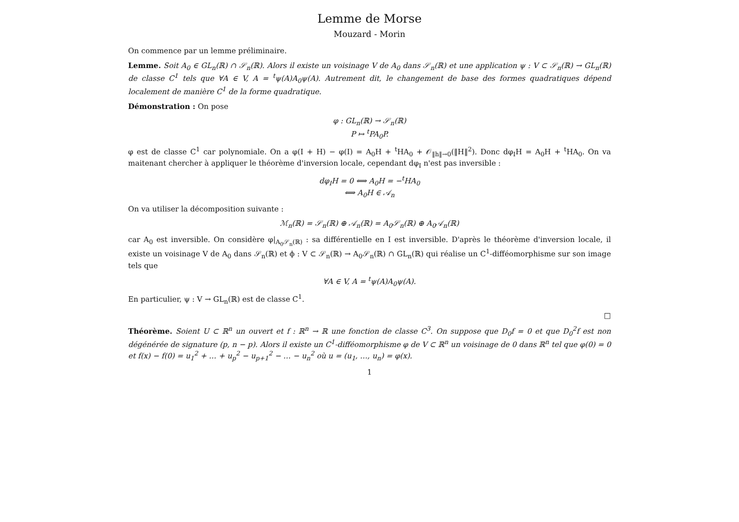Lemme de Morse
Mouzard - Morin
On commence par un lemme préliminaire.
Lemme. Soit A<sub>0</sub> ∈ GL<sub>n</sub>(ℝ) ∩ 𝒮<sub>n</sub>(ℝ). Alors il existe un voisinage V de A<sub>0</sub> dans 𝒮<sub>n</sub>(ℝ) et une application ψ : V ⊂ 𝒮<sub>n</sub>(ℝ) → GL<sub>n</sub>(ℝ) de classe C<sup>1</sup> tels que ∀A ∈ V, A = <sup>t</sup>ψ(A)A<sub>0</sub>ψ(A). Autrement dit, le changement de base des formes quadratiques dépend localement de manière C<sup>1</sup> de la forme quadratique.
Démonstration : On pose
φ : GL<sub>n</sub>(ℝ) → 𝒮<sub>n</sub>(ℝ)
P ↦ <sup>t</sup>PA<sub>0</sub>P.
φ est de classe C<sup>1</sup> car polynomiale. On a φ(I + H) − φ(I) = A<sub>0</sub>H + <sup>t</sup>HA<sub>0</sub> + 𝒪<sub>‖h‖→0</sub>(‖H‖<sup>2</sup>). Donc dφ<sub>I</sub>H = A<sub>0</sub>H + <sup>t</sup>HA<sub>0</sub>. On va maitenant chercher à appliquer le théorème d'inversion locale, cependant dφ<sub>I</sub> n'est pas inversible :
dφ<sub>I</sub>H = 0 ⟺ A<sub>0</sub>H = −<sup>t</sup>HA<sub>0</sub>
⟺ A<sub>0</sub>H ∈ 𝒜<sub>n</sub>
On va utiliser la décomposition suivante :
ℳ<sub>n</sub>(ℝ) = 𝒮<sub>n</sub>(ℝ) ⊕ 𝒜<sub>n</sub>(ℝ) = A<sub>0</sub>𝒮<sub>n</sub>(ℝ) ⊕ A<sub>0</sub>𝒜<sub>n</sub>(ℝ)
car A<sub>0</sub> est inversible. On considère φ|<sub>A<sub>0</sub>𝒮<sub>n</sub>(ℝ)</sub> : sa différentielle en I est inversible. D'après le théorème d'inversion locale, il existe un voisinage V de A<sub>0</sub> dans 𝒮<sub>n</sub>(ℝ) et ϕ : V ⊂ 𝒮<sub>n</sub>(ℝ) → A<sub>0</sub>𝒮<sub>n</sub>(ℝ) ∩ GL<sub>n</sub>(ℝ) qui réalise un C<sup>1</sup>-difféomorphisme sur son image tels que
∀A ∈ V, A = <sup>t</sup>ψ(A)A<sub>0</sub>ψ(A).
En particulier, ψ : V → GL<sub>n</sub>(ℝ) est de classe C<sup>1</sup>.
□
Théorème. Soient U ⊂ ℝ<sup>n</sup> un ouvert et f : ℝ<sup>n</sup> → ℝ une fonction de classe C<sup>3</sup>. On suppose que D<sub>0</sub>f = 0 et que D<sub>0</sub><sup>2</sup>f est non dégénérée de signature (p, n − p). Alors il existe un C<sup>1</sup>-difféomorphisme φ de V ⊂ ℝ<sup>n</sup> un voisinage de 0 dans ℝ<sup>n</sup> tel que φ(0) = 0 et f(x) − f(0) = u<sub>1</sub><sup>2</sup> + … + u<sub>p</sub><sup>2</sup> − u<sub>p+1</sub><sup>2</sup> − … − u<sub>n</sub><sup>2</sup> où u = (u<sub>1</sub>, …, u<sub>n</sub>) = φ(x).
1